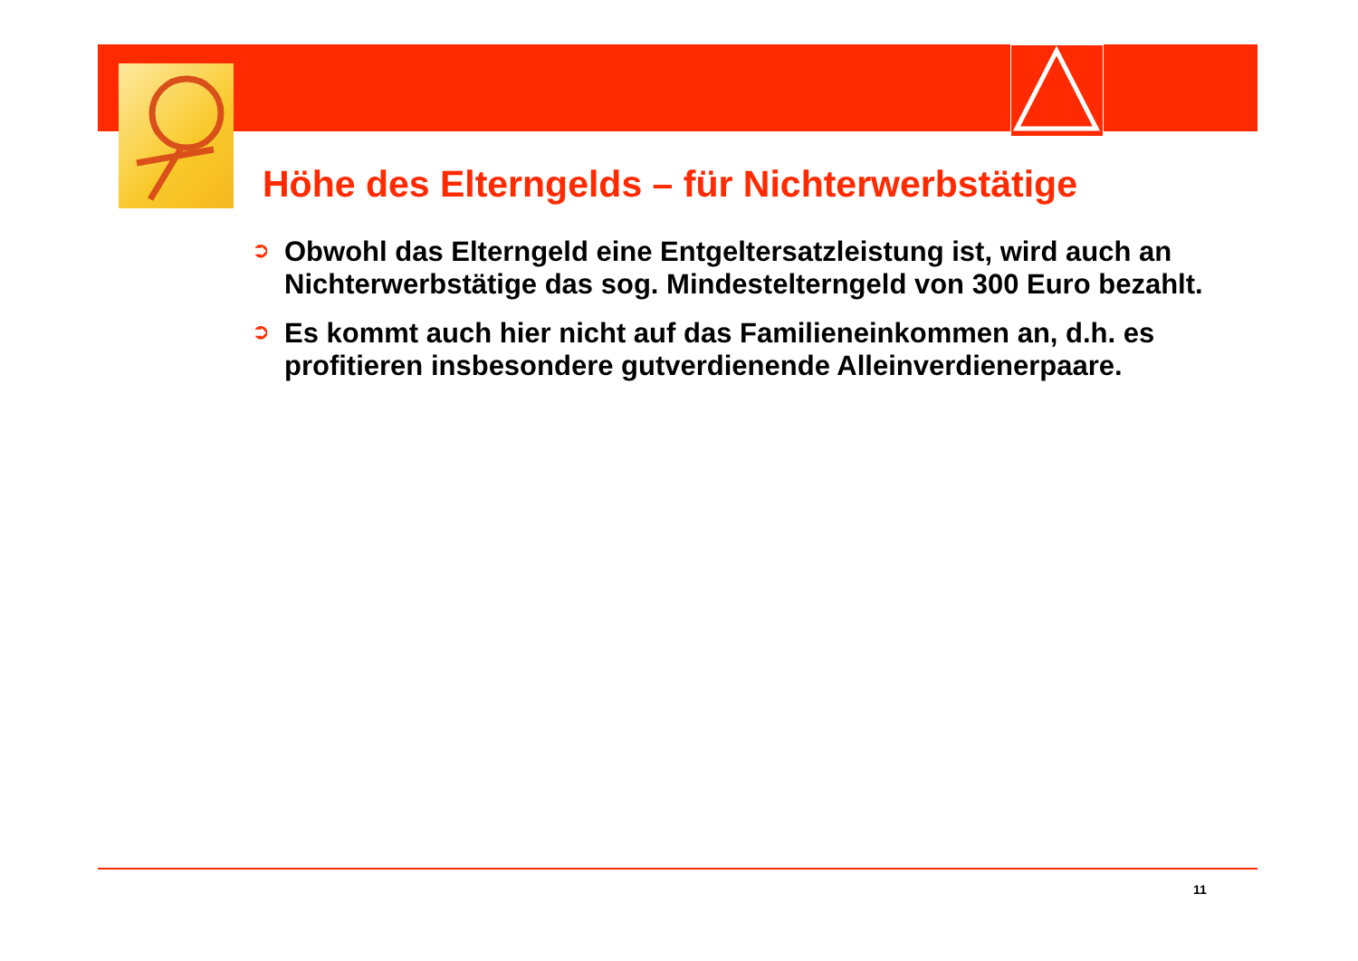Höhe des Elterngelds – für Nichterwerbstätige
➲
Obwohl das Elterngeld eine Entgeltersatzleistung ist, wird auch an Nichterwerbstätige das sog. Mindestelterngeld von 300 Euro bezahlt.
➲
Es kommt auch hier nicht auf das Familieneinkommen an, d.h. es profitieren insbesondere gutverdienende Alleinverdienerpaare.
11